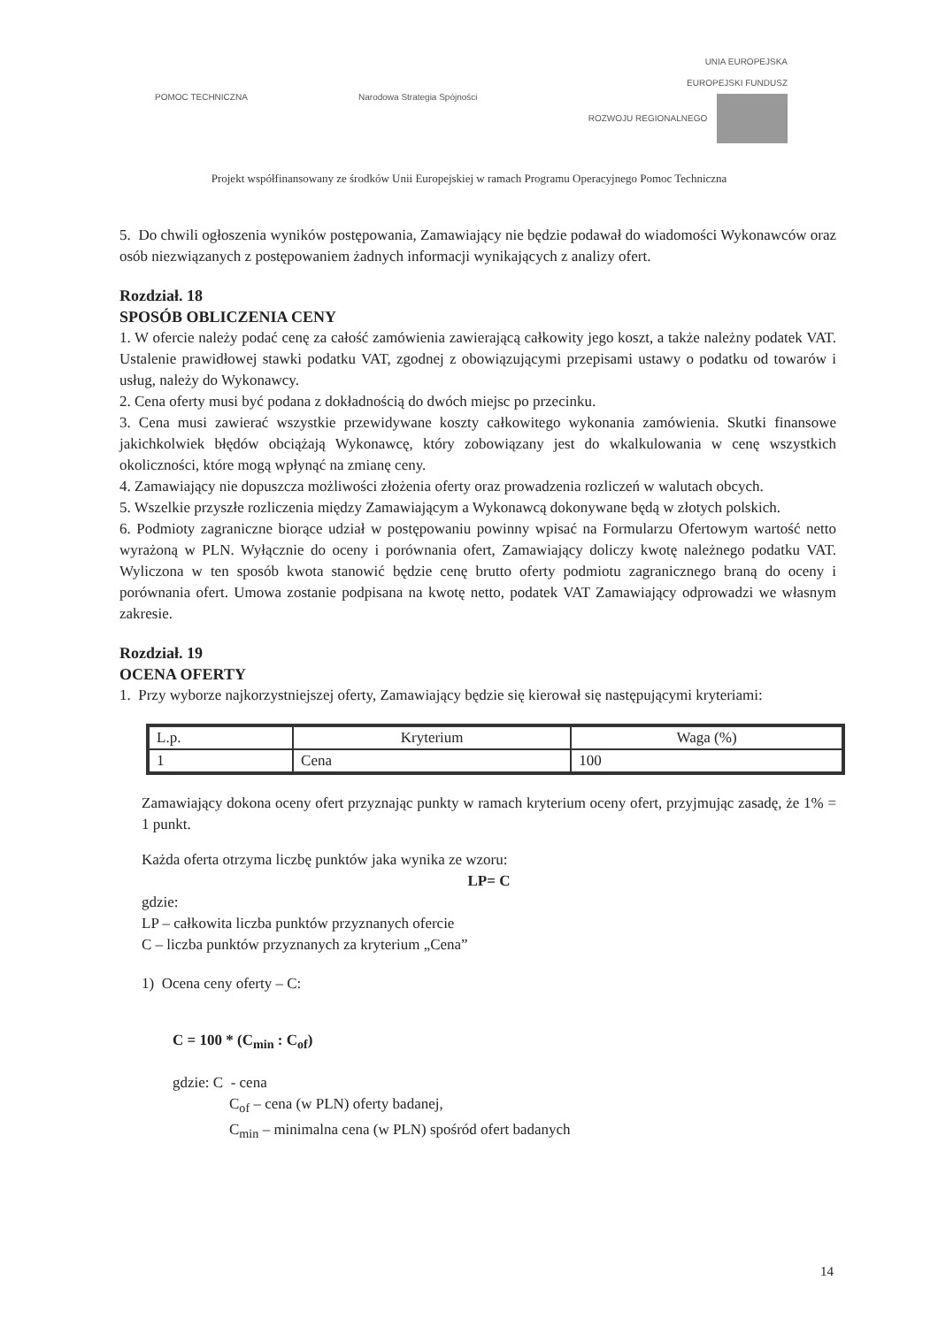POMOC TECHNICZNA Narodowa Strategia Spójności
UNIA EUROPEJSKA
EUROPEJSKI FUNDUSZ
ROZWOJU REGIONALNEGO
Projekt współfinansowany ze środków Unii Europejskiej w ramach Programu Operacyjnego Pomoc Techniczna
5. Do chwili ogłoszenia wyników postępowania, Zamawiający nie będzie podawał do wiadomości Wykonawców oraz osób niezwiązanych z postępowaniem żadnych informacji wynikających z analizy ofert.
Rozdział. 18
SPOSÓB OBLICZENIA CENY
1. W ofercie należy podać cenę za całość zamówienia zawierającą całkowity jego koszt, a także należny podatek VAT. Ustalenie prawidłowej stawki podatku VAT, zgodnej z obowiązującymi przepisami ustawy o podatku od towarów i usług, należy do Wykonawcy.
2. Cena oferty musi być podana z dokładnością do dwóch miejsc po przecinku.
3. Cena musi zawierać wszystkie przewidywane koszty całkowitego wykonania zamówienia. Skutki finansowe jakichkolwiek błędów obciążają Wykonawcę, który zobowiązany jest do wkalkulowania w cenę wszystkich okoliczności, które mogą wpłynąć na zmianę ceny.
4. Zamawiający nie dopuszcza możliwości złożenia oferty oraz prowadzenia rozliczeń w walutach obcych.
5. Wszelkie przyszłe rozliczenia między Zamawiającym a Wykonawcą dokonywane będą w złotych polskich.
6. Podmioty zagraniczne biorące udział w postępowaniu powinny wpisać na Formularzu Ofertowym wartość netto wyrażoną w PLN. Wyłącznie do oceny i porównania ofert, Zamawiający doliczy kwotę należnego podatku VAT. Wyliczona w ten sposób kwota stanowić będzie cenę brutto oferty podmiotu zagranicznego braną do oceny i porównania ofert. Umowa zostanie podpisana na kwotę netto, podatek VAT Zamawiający odprowadzi we własnym zakresie.
Rozdział. 19
OCENA OFERTY
1. Przy wyborze najkorzystniejszej oferty, Zamawiający będzie się kierował się następującymi kryteriami:
| L.p. | Kryterium | Waga (%) |
| --- | --- | --- |
| 1 | Cena | 100 |
Zamawiający dokona oceny ofert przyznając punkty w ramach kryterium oceny ofert, przyjmując zasadę, że 1% = 1 punkt.
Każda oferta otrzyma liczbę punktów jaka wynika ze wzoru:
LP= C
gdzie:
LP – całkowita liczba punktów przyznanych ofercie
C – liczba punktów przyznanych za kryterium „Cena”
1) Ocena ceny oferty – C:
C = 100 * (C<sub>min</sub> : C<sub>of</sub>)
gdzie: C - cena
C<sub>of</sub> – cena (w PLN) oferty badanej,
C<sub>min</sub> – minimalna cena (w PLN) spośród ofert badanych
14